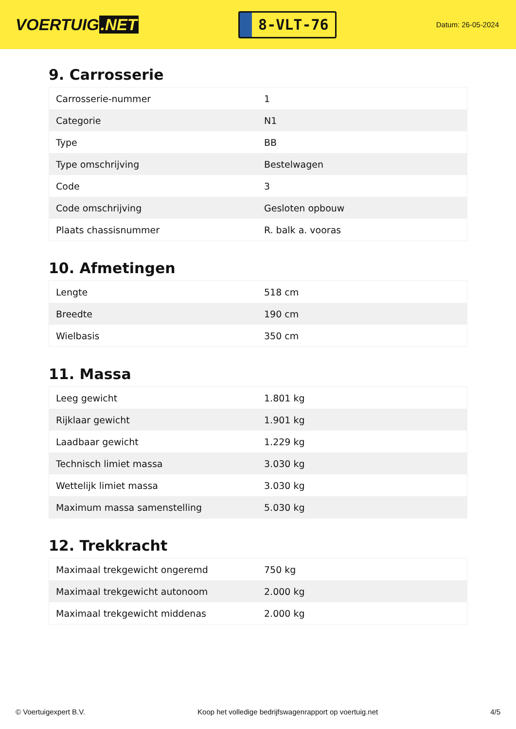VOERTUIG.NET
8-VLT-76
Datum: 26-05-2024
9. Carrosserie
| Carrosserie-nummer | 1 |
| Categorie | N1 |
| Type | BB |
| Type omschrijving | Bestelwagen |
| Code | 3 |
| Code omschrijving | Gesloten opbouw |
| Plaats chassisnummer | R. balk a. vooras |
10. Afmetingen
| Lengte | 518 cm |
| Breedte | 190 cm |
| Wielbasis | 350 cm |
11. Massa
| Leeg gewicht | 1.801 kg |
| Rijklaar gewicht | 1.901 kg |
| Laadbaar gewicht | 1.229 kg |
| Technisch limiet massa | 3.030 kg |
| Wettelijk limiet massa | 3.030 kg |
| Maximum massa samenstelling | 5.030 kg |
12. Trekkracht
| Maximaal trekgewicht ongeremd | 750 kg |
| Maximaal trekgewicht autonoom | 2.000 kg |
| Maximaal trekgewicht middenas | 2.000 kg |
© Voertuigexpert B.V. Koop het volledige bedrijfswagenrapport op voertuig.net 4/5